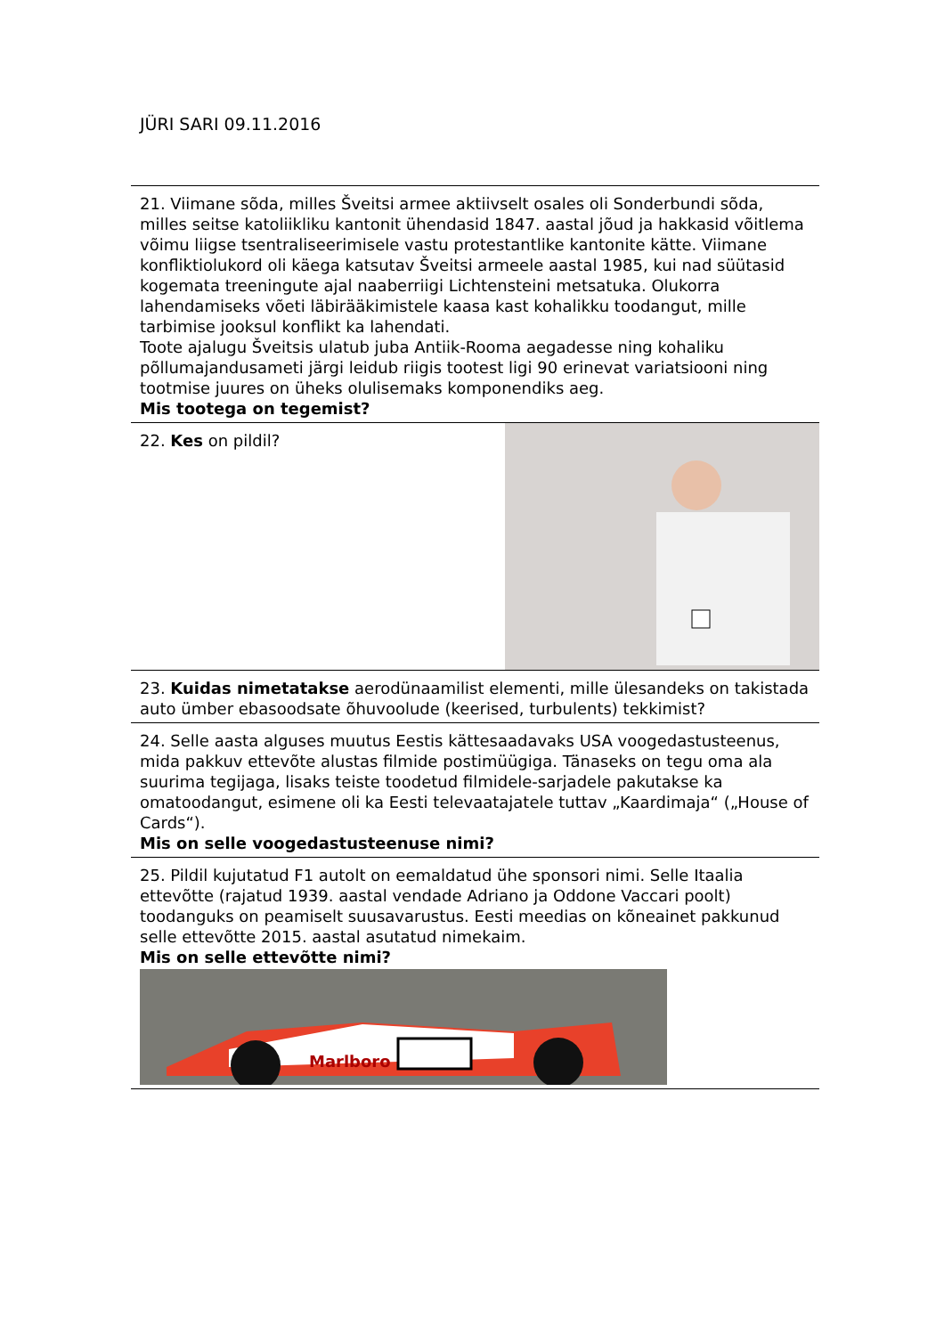JÜRI SARI 09.11.2016
| 21. Viimane sõda, milles Šveitsi armee aktiivselt osales oli Sonderbundi sõda, milles seitse katoliikliku kantonit ühendasid 1847. aastal jõud ja hakkasid võitlema võimu liigse tsentraliseerimisele vastu protestantlike kantonite kätte. Viimane konfliktiolukord oli käega katsutav Šveitsi armeele aastal 1985, kui nad süütasid kogemata treeningute ajal naaberriigi Lichtensteini metsatuka. Olukorra lahendamiseks võeti läbirääkimistele kaasa kast kohalikku toodangut, mille tarbimise jooksul konflikt ka lahendati. Toote ajalugu Šveitsis ulatub juba Antiik-Rooma aegadesse ning kohaliku põllumajandusameti järgi leidub riigis tootest ligi 90 erinevat variatsiooni ning tootmise juures on üheks olulisemaks komponendiks aeg. Mis tootega on tegemist? | |
| 22. Kes on pildil? | |
| 23. Kuidas nimetatakse aerodünaamilist elementi, mille ülesandeks on takistada auto ümber ebasoodsate õhuvoolude (keerised, turbulents) tekkimist? | |
| 24. Selle aasta alguses muutus Eestis kättesaadavaks USA voogedastusteenus, mida pakkuv ettevõte alustas filmide postimüügiga. Tänaseks on tegu oma ala suurima tegijaga, lisaks teiste toodetud filmidele-sarjadele pakutakse ka omatoodangut, esimene oli ka Eesti televaatajatele tuttav „Kaardimaja“ („House of Cards“). Mis on selle voogedastusteenuse nimi? | |
| 25. Pildil kujutatud F1 autolt on eemaldatud ühe sponsori nimi. Selle Itaalia ettevõtte (rajatud 1939. aastal vendade Adriano ja Oddone Vaccari poolt) toodanguks on peamiselt suusavarustus. Eesti meedias on kõneainet pakkunud selle ettevõtte 2015. aastal asutatud nimekaim. Mis on selle ettevõtte nimi? Marlboro | |